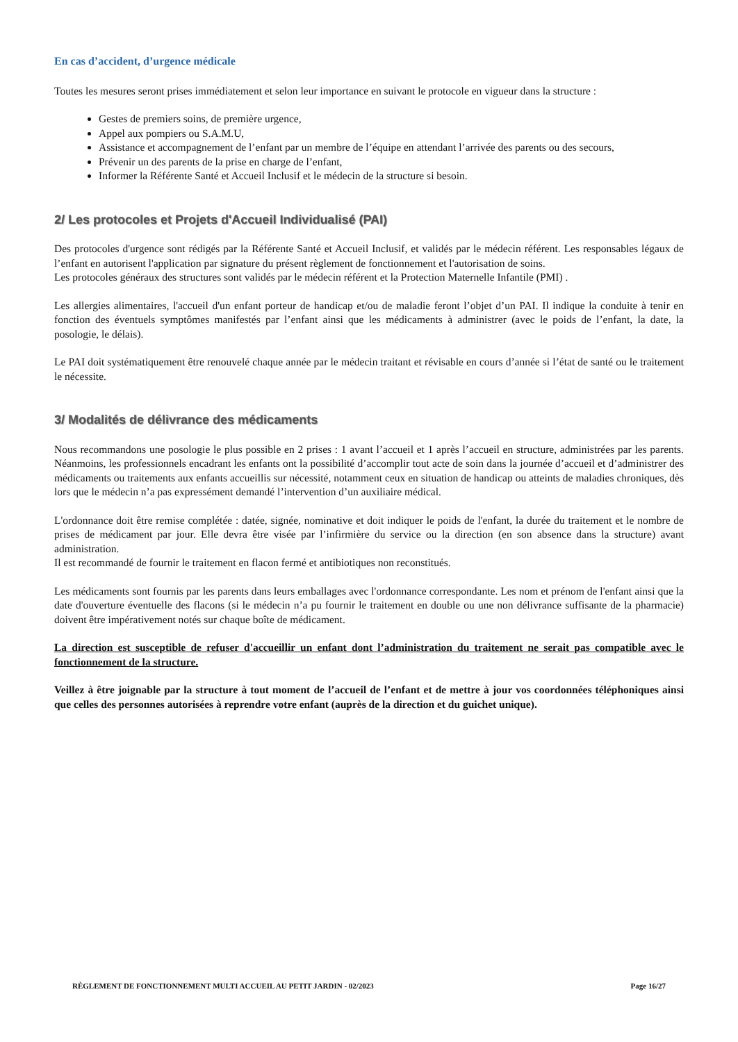En cas d’accident, d’urgence médicale
Toutes les mesures seront prises immédiatement et selon leur importance en suivant le protocole en vigueur dans la structure :
Gestes de premiers soins, de première urgence,
Appel aux pompiers ou S.A.M.U,
Assistance et accompagnement de l’enfant par un membre de l’équipe en attendant l’arrivée des parents ou des secours,
Prévenir un des parents de la prise en charge de l’enfant,
Informer la Référente Santé et Accueil Inclusif et le médecin de la structure si besoin.
2/ Les protocoles et Projets d'Accueil Individualisé (PAI)
Des protocoles d'urgence sont rédigés par la Référente Santé et Accueil Inclusif, et validés par le médecin référent. Les responsables légaux de l’enfant en autorisent l'application par signature du présent règlement de fonctionnement et l'autorisation de soins.
Les protocoles généraux des structures sont validés par le médecin référent et la Protection Maternelle Infantile (PMI) .
Les allergies alimentaires, l'accueil d'un enfant porteur de handicap et/ou de maladie feront l’objet d’un PAI. Il indique la conduite à tenir en fonction des éventuels symptômes manifestés par l’enfant ainsi que les médicaments à administrer (avec le poids de l’enfant, la date, la posologie, le délais).
Le PAI doit systématiquement être renouvelé chaque année par le médecin traitant et révisable en cours d’année si l’état de santé ou le traitement le nécessite.
3/ Modalités de délivrance des médicaments
Nous recommandons une posologie le plus possible en 2 prises : 1 avant l’accueil et 1 après l’accueil en structure, administrées par les parents. Néanmoins, les professionnels encadrant les enfants ont la possibilité d’accomplir tout acte de soin dans la journée d’accueil et d’administrer des médicaments ou traitements aux enfants accueillis sur nécessité, notamment ceux en situation de handicap ou atteints de maladies chroniques, dès lors que le médecin n’a pas expressément demandé l’intervention d’un auxiliaire médical.
L'ordonnance doit être remise complétée : datée, signée, nominative et doit indiquer le poids de l'enfant, la durée du traitement et le nombre de prises de médicament par jour. Elle devra être visée par l’infirmière du service ou la direction (en son absence dans la structure) avant administration.
Il est recommandé de fournir le traitement en flacon fermé et antibiotiques non reconstitués.
Les médicaments sont fournis par les parents dans leurs emballages avec l'ordonnance correspondante. Les nom et prénom de l'enfant ainsi que la date d'ouverture éventuelle des flacons (si le médecin n’a pu fournir le traitement en double ou une non délivrance suffisante de la pharmacie) doivent être impérativement notés sur chaque boîte de médicament.
La direction est susceptible de refuser d'accueillir un enfant dont l’administration du traitement ne serait pas compatible avec le fonctionnement de la structure.
Veillez à être joignable par la structure à tout moment de l’accueil de l’enfant et de mettre à jour vos coordonnées téléphoniques ainsi que celles des personnes autorisées à reprendre votre enfant (auprès de la direction et du guichet unique).
RÈGLEMENT DE FONCTIONNEMENT MULTI ACCUEIL AU PETIT JARDIN - 02/2023 Page 16/27